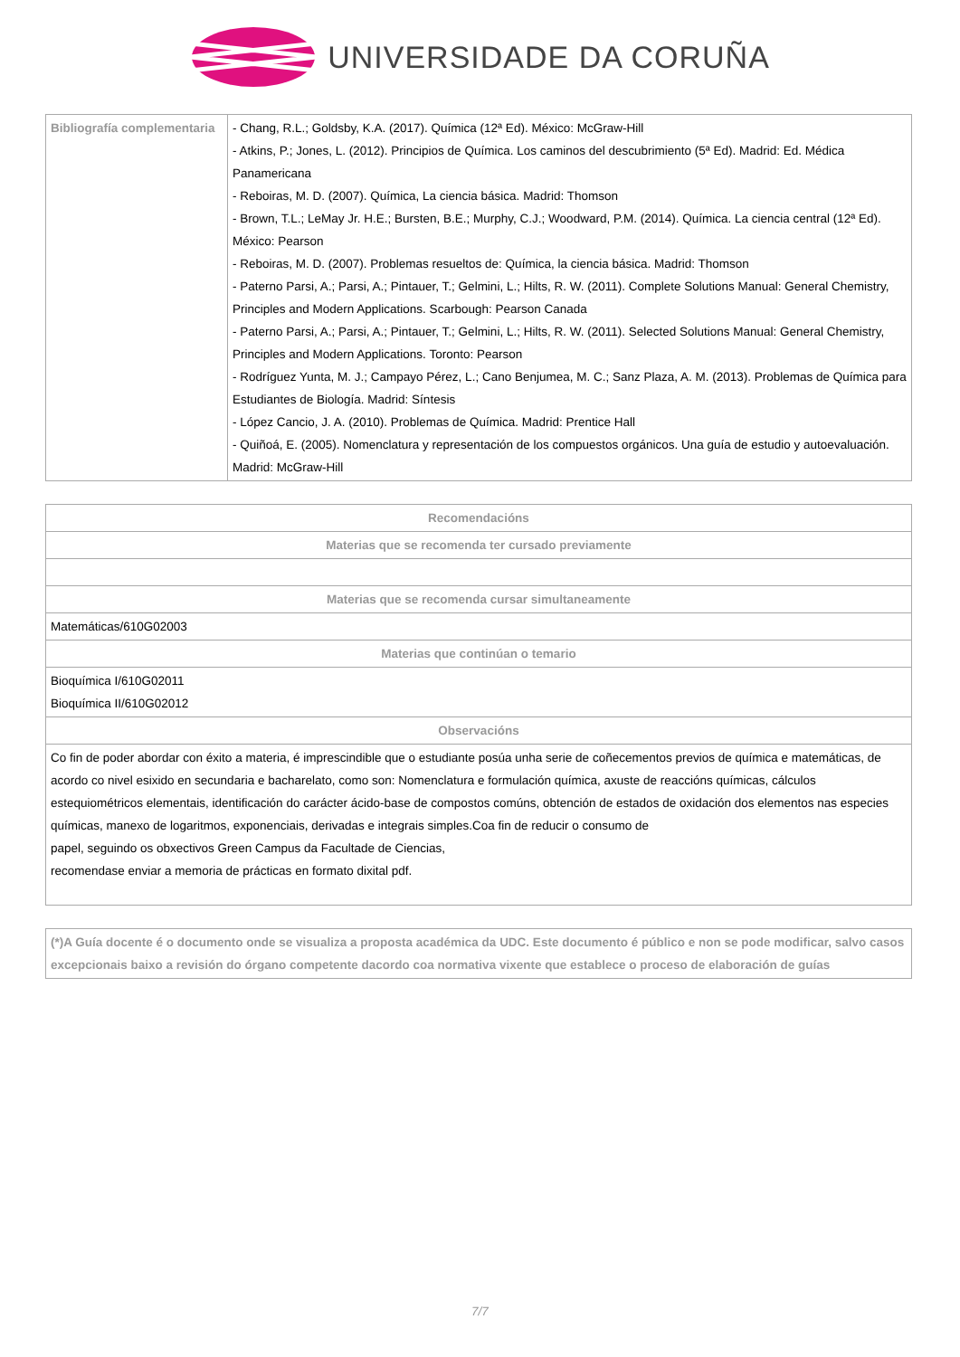UNIVERSIDADE DA CORUÑA
| Bibliografía complementaria | - Chang, R.L.; Goldsby, K.A. (2017). Química (12ª Ed). México: McGraw-Hill - Atkins, P.; Jones, L. (2012). Principios de Química. Los caminos del descubrimiento (5ª Ed). Madrid: Ed. Médica Panamericana - Reboiras, M. D. (2007). Química, La ciencia básica. Madrid: Thomson - Brown, T.L.; LeMay Jr. H.E.; Bursten, B.E.; Murphy, C.J.; Woodward, P.M. (2014). Química. La ciencia central (12ª Ed). México: Pearson - Reboiras, M. D. (2007). Problemas resueltos de: Química, la ciencia básica. Madrid: Thomson - Paterno Parsi, A.; Parsi, A.; Pintauer, T.; Gelmini, L.; Hilts, R. W. (2011). Complete Solutions Manual: General Chemistry, Principles and Modern Applications. Scarbough: Pearson Canada - Paterno Parsi, A.; Parsi, A.; Pintauer, T.; Gelmini, L.; Hilts, R. W. (2011). Selected Solutions Manual: General Chemistry, Principles and Modern Applications. Toronto: Pearson - Rodríguez Yunta, M. J.; Campayo Pérez, L.; Cano Benjumea, M. C.; Sanz Plaza, A. M. (2013). Problemas de Química para Estudiantes de Biología. Madrid: Síntesis - López Cancio, J. A. (2010). Problemas de Química. Madrid: Prentice Hall - Quiñoá, E. (2005). Nomenclatura y representación de los compuestos orgánicos. Una guía de estudio y autoevaluación. Madrid: McGraw-Hill |
| Recomendacións |
| --- |
| Materias que se recomenda ter cursado previamente |
| Materias que se recomenda cursar simultaneamente |
| Matemáticas/610G02003 |
| Materias que continúan o temario |
| Bioquímica I/610G02011 Bioquímica II/610G02012 |
| Observacións |
| Co fin de poder abordar con éxito a materia, é imprescindible que o estudiante posúa unha serie de coñecementos previos de química e matemáticas, de acordo co nivel esixido en secundaria e bacharelato, como son: Nomenclatura e formulación química, axuste de reaccións químicas, cálculos estequiométricos elementais, identificación do carácter ácido-base de compostos comúns, obtención de estados de oxidación dos elementos nas especies químicas, manexo de logaritmos, exponenciais, derivadas e integrais simples.Coa fin de reducir o consumo de papel, seguindo os obxectivos Green Campus da Facultade de Ciencias, recomendase enviar a memoria de prácticas en formato dixital pdf. |
| (*)A Guía docente é o documento onde se visualiza a proposta académica da UDC. Este documento é público e non se pode modificar, salvo casos excepcionais baixo a revisión do órgano competente dacordo coa normativa vixente que establece o proceso de elaboración de guías |
7/7